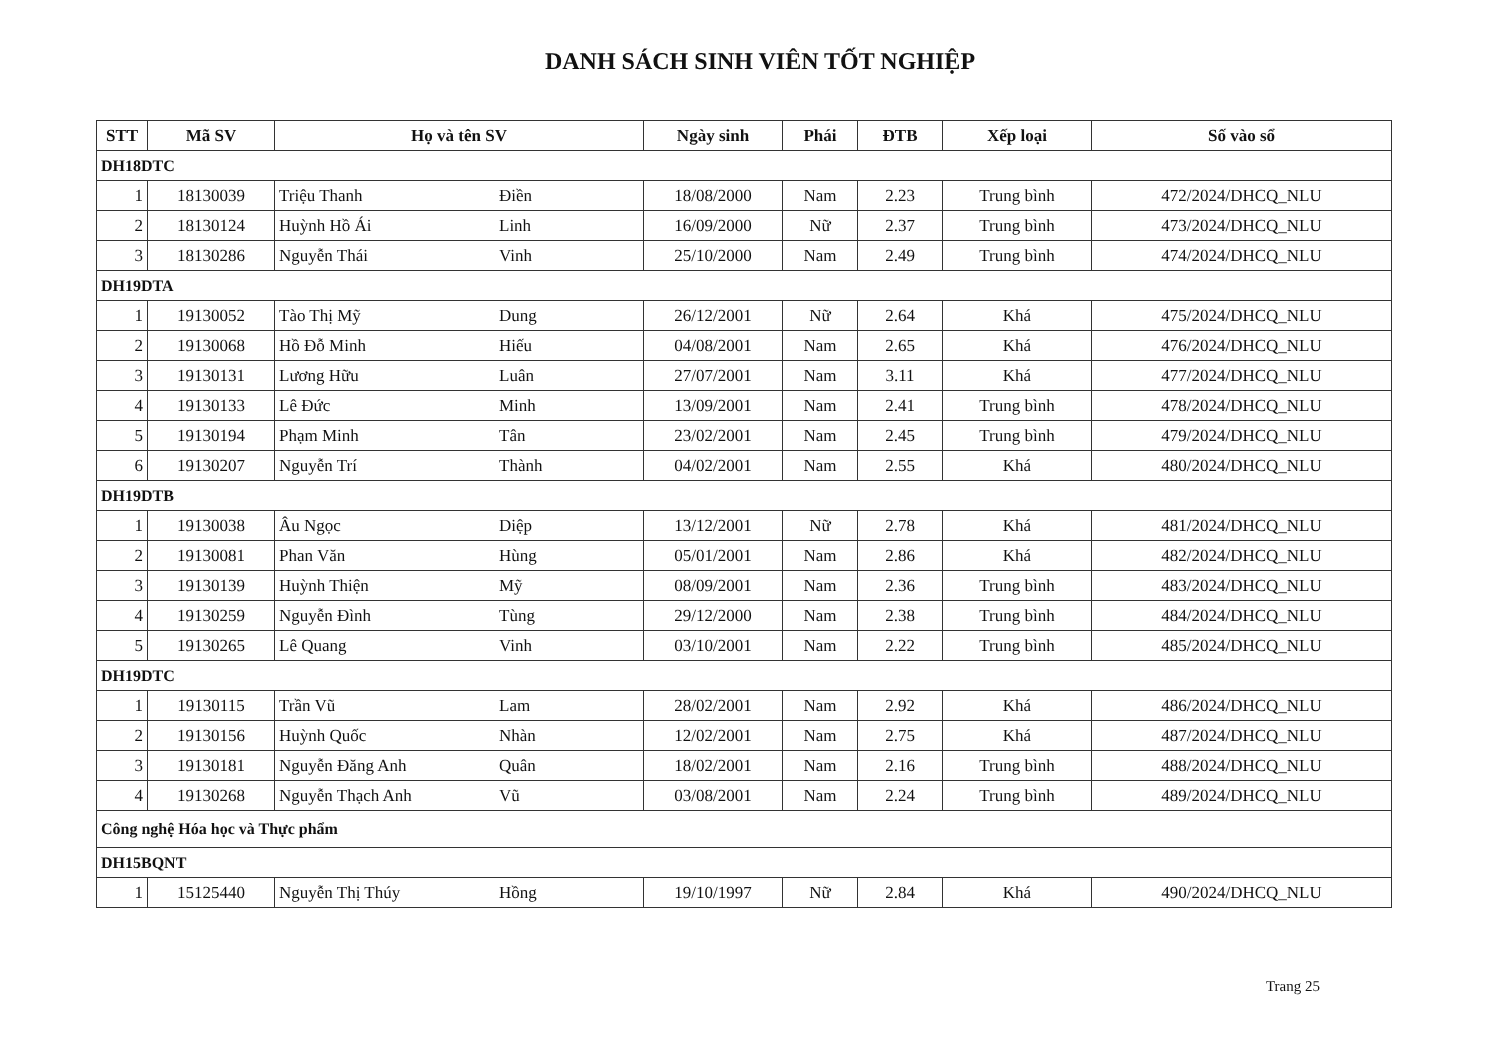DANH SÁCH SINH VIÊN TỐT NGHIỆP
| STT | Mã SV | Họ và tên SV | Ngày sinh | Phái | ĐTB | Xếp loại | Số vào sổ |
| --- | --- | --- | --- | --- | --- | --- | --- |
| DH18DTC | | | | | | | |
| 1 | 18130039 | Triệu Thanh Điền | 18/08/2000 | Nam | 2.23 | Trung bình | 472/2024/DHCQ_NLU |
| 2 | 18130124 | Huỳnh Hồ Ái Linh | 16/09/2000 | Nữ | 2.37 | Trung bình | 473/2024/DHCQ_NLU |
| 3 | 18130286 | Nguyễn Thái Vinh | 25/10/2000 | Nam | 2.49 | Trung bình | 474/2024/DHCQ_NLU |
| DH19DTA | | | | | | | |
| 1 | 19130052 | Tào Thị Mỹ Dung | 26/12/2001 | Nữ | 2.64 | Khá | 475/2024/DHCQ_NLU |
| 2 | 19130068 | Hồ Đỗ Minh Hiếu | 04/08/2001 | Nam | 2.65 | Khá | 476/2024/DHCQ_NLU |
| 3 | 19130131 | Lương Hữu Luân | 27/07/2001 | Nam | 3.11 | Khá | 477/2024/DHCQ_NLU |
| 4 | 19130133 | Lê Đức Minh | 13/09/2001 | Nam | 2.41 | Trung bình | 478/2024/DHCQ_NLU |
| 5 | 19130194 | Phạm Minh Tân | 23/02/2001 | Nam | 2.45 | Trung bình | 479/2024/DHCQ_NLU |
| 6 | 19130207 | Nguyễn Trí Thành | 04/02/2001 | Nam | 2.55 | Khá | 480/2024/DHCQ_NLU |
| DH19DTB | | | | | | | |
| 1 | 19130038 | Âu Ngọc Diệp | 13/12/2001 | Nữ | 2.78 | Khá | 481/2024/DHCQ_NLU |
| 2 | 19130081 | Phan Văn Hùng | 05/01/2001 | Nam | 2.86 | Khá | 482/2024/DHCQ_NLU |
| 3 | 19130139 | Huỳnh Thiện Mỹ | 08/09/2001 | Nam | 2.36 | Trung bình | 483/2024/DHCQ_NLU |
| 4 | 19130259 | Nguyễn Đình Tùng | 29/12/2000 | Nam | 2.38 | Trung bình | 484/2024/DHCQ_NLU |
| 5 | 19130265 | Lê Quang Vinh | 03/10/2001 | Nam | 2.22 | Trung bình | 485/2024/DHCQ_NLU |
| DH19DTC | | | | | | | |
| 1 | 19130115 | Trần Vũ Lam | 28/02/2001 | Nam | 2.92 | Khá | 486/2024/DHCQ_NLU |
| 2 | 19130156 | Huỳnh Quốc Nhàn | 12/02/2001 | Nam | 2.75 | Khá | 487/2024/DHCQ_NLU |
| 3 | 19130181 | Nguyễn Đăng Anh Quân | 18/02/2001 | Nam | 2.16 | Trung bình | 488/2024/DHCQ_NLU |
| 4 | 19130268 | Nguyễn Thạch Anh Vũ | 03/08/2001 | Nam | 2.24 | Trung bình | 489/2024/DHCQ_NLU |
| Công nghệ Hóa học và Thực phẩm | | | | | | | |
| DH15BQNT | | | | | | | |
| 1 | 15125440 | Nguyễn Thị Thúy Hồng | 19/10/1997 | Nữ | 2.84 | Khá | 490/2024/DHCQ_NLU |
Trang 25